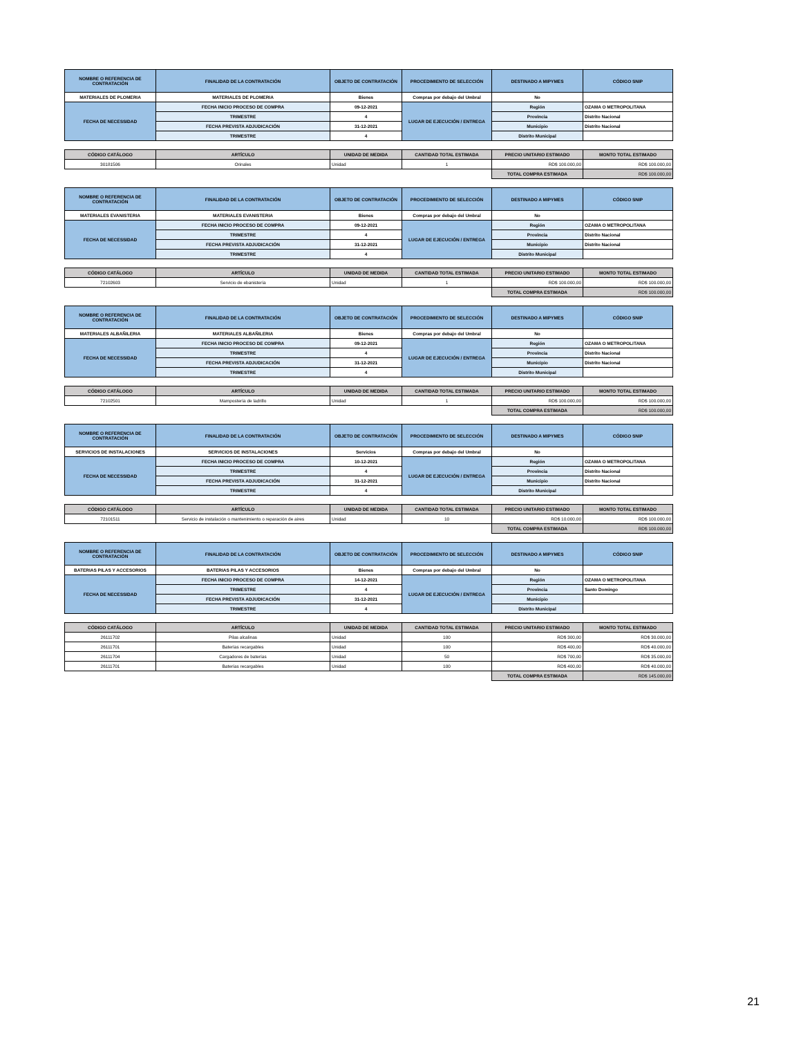| NOMBRE O REFERENCIA DE CONTRATACIÓN | FINALIDAD DE LA CONTRATACIÓN | OBJETO DE CONTRATACIÓN | PROCEDIMIENTO DE SELECCIÓN | DESTINADO A MIPYMES | CÓDIGO SNIP |
| --- | --- | --- | --- | --- | --- |
| MATERIALES DE PLOMERIA | MATERIALES DE PLOMERIA | Bienes | Compras por debajo del Umbral | No | |
| FECHA DE NECESSIDAD | FECHA INICIO PROCESO DE COMPRA | 09-12-2021 | LUGAR DE EJECUCIÓN / ENTREGA | Región | OZAMA O METROPOLITANA |
| | TRIMESTRE | 4 | | Provincia | Distrito Nacional |
| | FECHA PREVISTA ADJUDICACIÓN | 31-12-2021 | | Municipio | Distrito Nacional |
| | TRIMESTRE | 4 | | Distrito Municipal | |
| CÓDIGO CATÁLOGO | ARTÍCULO | UNIDAD DE MEDIDA | CANTIDAD TOTAL ESTIMADA | PRECIO UNITARIO ESTIMADO | MONTO TOTAL ESTIMADO |
| --- | --- | --- | --- | --- | --- |
| 30181506 | Orinales | Unidad | 1 | RD$ 100.000,00 | RD$ 100.000,00 |
| | | | | TOTAL COMPRA ESTIMADA | RD$ 100.000,00 |
| NOMBRE O REFERENCIA DE CONTRATACIÓN | FINALIDAD DE LA CONTRATACIÓN | OBJETO DE CONTRATACIÓN | PROCEDIMIENTO DE SELECCIÓN | DESTINADO A MIPYMES | CÓDIGO SNIP |
| --- | --- | --- | --- | --- | --- |
| MATERIALES EVANISTERIA | MATERIALES EVANISTERIA | Bienes | Compras por debajo del Umbral | No | |
| FECHA DE NECESSIDAD | FECHA INICIO PROCESO DE COMPRA | 09-12-2021 | LUGAR DE EJECUCIÓN / ENTREGA | Región | OZAMA O METROPOLITANA |
| | TRIMESTRE | 4 | | Provincia | Distrito Nacional |
| | FECHA PREVISTA ADJUDICACIÓN | 31-12-2021 | | Municipio | Distrito Nacional |
| | TRIMESTRE | 4 | | Distrito Municipal | |
| CÓDIGO CATÁLOGO | ARTÍCULO | UNIDAD DE MEDIDA | CANTIDAD TOTAL ESTIMADA | PRECIO UNITARIO ESTIMADO | MONTO TOTAL ESTIMADO |
| --- | --- | --- | --- | --- | --- |
| 72102603 | Servicio de ebanistería | Unidad | 1 | RD$ 100.000,00 | RD$ 100.000,00 |
| | | | | TOTAL COMPRA ESTIMADA | RD$ 100.000,00 |
| NOMBRE O REFERENCIA DE CONTRATACIÓN | FINALIDAD DE LA CONTRATACIÓN | OBJETO DE CONTRATACIÓN | PROCEDIMIENTO DE SELECCIÓN | DESTINADO A MIPYMES | CÓDIGO SNIP |
| --- | --- | --- | --- | --- | --- |
| MATERIALES ALBAÑILERIA | MATERIALES ALBAÑILERIA | Bienes | Compras por debajo del Umbral | No | |
| FECHA DE NECESSIDAD | FECHA INICIO PROCESO DE COMPRA | 09-12-2021 | LUGAR DE EJECUCIÓN / ENTREGA | Región | OZAMA O METROPOLITANA |
| | TRIMESTRE | 4 | | Provincia | Distrito Nacional |
| | FECHA PREVISTA ADJUDICACIÓN | 31-12-2021 | | Municipio | Distrito Nacional |
| | TRIMESTRE | 4 | | Distrito Municipal | |
| CÓDIGO CATÁLOGO | ARTÍCULO | UNIDAD DE MEDIDA | CANTIDAD TOTAL ESTIMADA | PRECIO UNITARIO ESTIMADO | MONTO TOTAL ESTIMADO |
| --- | --- | --- | --- | --- | --- |
| 72102501 | Mampostería de ladrillo | Unidad | 1 | RD$ 100.000,00 | RD$ 100.000,00 |
| | | | | TOTAL COMPRA ESTIMADA | RD$ 100.000,00 |
| NOMBRE O REFERENCIA DE CONTRATACIÓN | FINALIDAD DE LA CONTRATACIÓN | OBJETO DE CONTRATACIÓN | PROCEDIMIENTO DE SELECCIÓN | DESTINADO A MIPYMES | CÓDIGO SNIP |
| --- | --- | --- | --- | --- | --- |
| SERVICIOS DE INSTALACIONES | SERVICIOS DE INSTALACIONES | Servicios | Compras por debajo del Umbral | No | |
| FECHA DE NECESSIDAD | FECHA INICIO PROCESO DE COMPRA | 10-12-2021 | LUGAR DE EJECUCIÓN / ENTREGA | Región | OZAMA O METROPOLITANA |
| | TRIMESTRE | 4 | | Provincia | Distrito Nacional |
| | FECHA PREVISTA ADJUDICACIÓN | 31-12-2021 | | Municipio | Distrito Nacional |
| | TRIMESTRE | 4 | | Distrito Municipal | |
| CÓDIGO CATÁLOGO | ARTÍCULO | UNIDAD DE MEDIDA | CANTIDAD TOTAL ESTIMADA | PRECIO UNITARIO ESTIMADO | MONTO TOTAL ESTIMADO |
| --- | --- | --- | --- | --- | --- |
| 72101511 | Servicio de instalación o mantenimiento o reparación de aires | Unidad | 10 | RD$ 10.000,00 | RD$ 100.000,00 |
| | | | | TOTAL COMPRA ESTIMADA | RD$ 100.000,00 |
| NOMBRE O REFERENCIA DE CONTRATACIÓN | FINALIDAD DE LA CONTRATACIÓN | OBJETO DE CONTRATACIÓN | PROCEDIMIENTO DE SELECCIÓN | DESTINADO A MIPYMES | CÓDIGO SNIP |
| --- | --- | --- | --- | --- | --- |
| BATERIAS PILAS Y ACCESORIOS | BATERIAS PILAS Y ACCESORIOS | Bienes | Compras por debajo del Umbral | No | |
| FECHA DE NECESSIDAD | FECHA INICIO PROCESO DE COMPRA | 14-12-2021 | LUGAR DE EJECUCIÓN / ENTREGA | Región | OZAMA O METROPOLITANA |
| | TRIMESTRE | 4 | | Provincia | Santo Domingo |
| | FECHA PREVISTA ADJUDICACIÓN | 31-12-2021 | | Municipio | |
| | TRIMESTRE | 4 | | Distrito Municipal | |
| CÓDIGO CATÁLOGO | ARTÍCULO | UNIDAD DE MEDIDA | CANTIDAD TOTAL ESTIMADA | PRECIO UNITARIO ESTIMADO | MONTO TOTAL ESTIMADO |
| --- | --- | --- | --- | --- | --- |
| 26111702 | Pilas alcalinas | Unidad | 100 | RD$ 300,00 | RD$ 30.000,00 |
| 26111701 | Baterías recargables | Unidad | 100 | RD$ 400,00 | RD$ 40.000,00 |
| 26111704 | Cargadores de baterías | Unidad | 50 | RD$ 700,00 | RD$ 35.000,00 |
| 26111701 | Baterías recargables | Unidad | 100 | RD$ 400,00 | RD$ 40.000,00 |
| | | | | TOTAL COMPRA ESTIMADA | RD$ 145.000,00 |
21